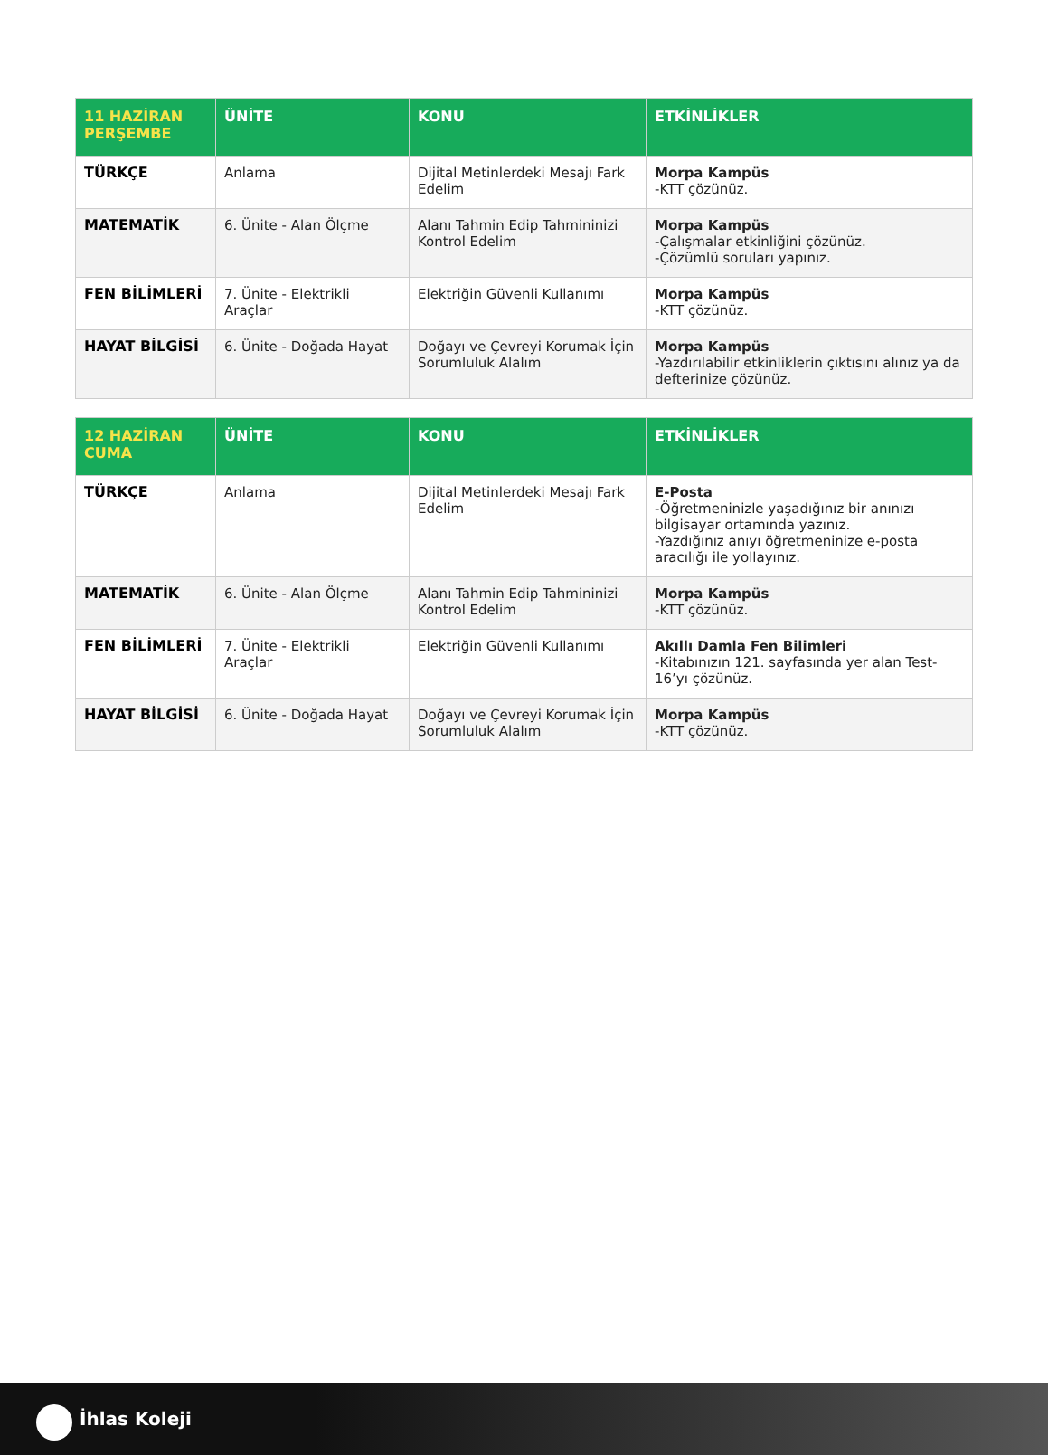| 11 HAZİRAN PERŞEMBE | ÜNİTE | KONU | ETKİNLİKLER |
| --- | --- | --- | --- |
| TÜRKÇE | Anlama | Dijital Metinlerdeki Mesajı Fark Edelim | Morpa Kampüs -KTT çözünüz. |
| MATEMATİK | 6. Ünite - Alan Ölçme | Alanı Tahmin Edip Tahmininizi Kontrol Edelim | Morpa Kampüs -Çalışmalar etkinliğini çözünüz. -Çözümlü soruları yapınız. |
| FEN BİLİMLERİ | 7. Ünite - Elektrikli Araçlar | Elektriğin Güvenli Kullanımı | Morpa Kampüs -KTT çözünüz. |
| HAYAT BİLGİSİ | 6. Ünite - Doğada Hayat | Doğayı ve Çevreyi Korumak İçin Sorumluluk Alalım | Morpa Kampüs -Yazdırılabilir etkinliklerin çıktısını alınız ya da defterinize çözünüz. |
| 12 HAZİRAN CUMA | ÜNİTE | KONU | ETKİNLİKLER |
| --- | --- | --- | --- |
| TÜRKÇE | Anlama | Dijital Metinlerdeki Mesajı Fark Edelim | E-Posta -Öğretmeninizle yaşadığınız bir anınızı bilgisayar ortamında yazınız. -Yazdığınız anıyı öğretmeninize e-posta aracılığı ile yollayınız. |
| MATEMATİK | 6. Ünite - Alan Ölçme | Alanı Tahmin Edip Tahmininizi Kontrol Edelim | Morpa Kampüs -KTT çözünüz. |
| FEN BİLİMLERİ | 7. Ünite - Elektrikli Araçlar | Elektriğin Güvenli Kullanımı | Akıllı Damla Fen Bilimleri -Kitabınızın 121. sayfasında yer alan Test-16’yı çözünüz. |
| HAYAT BİLGİSİ | 6. Ünite - Doğada Hayat | Doğayı ve Çevreyi Korumak İçin Sorumluluk Alalım | Morpa Kampüs -KTT çözünüz. |
İhlas Koleji